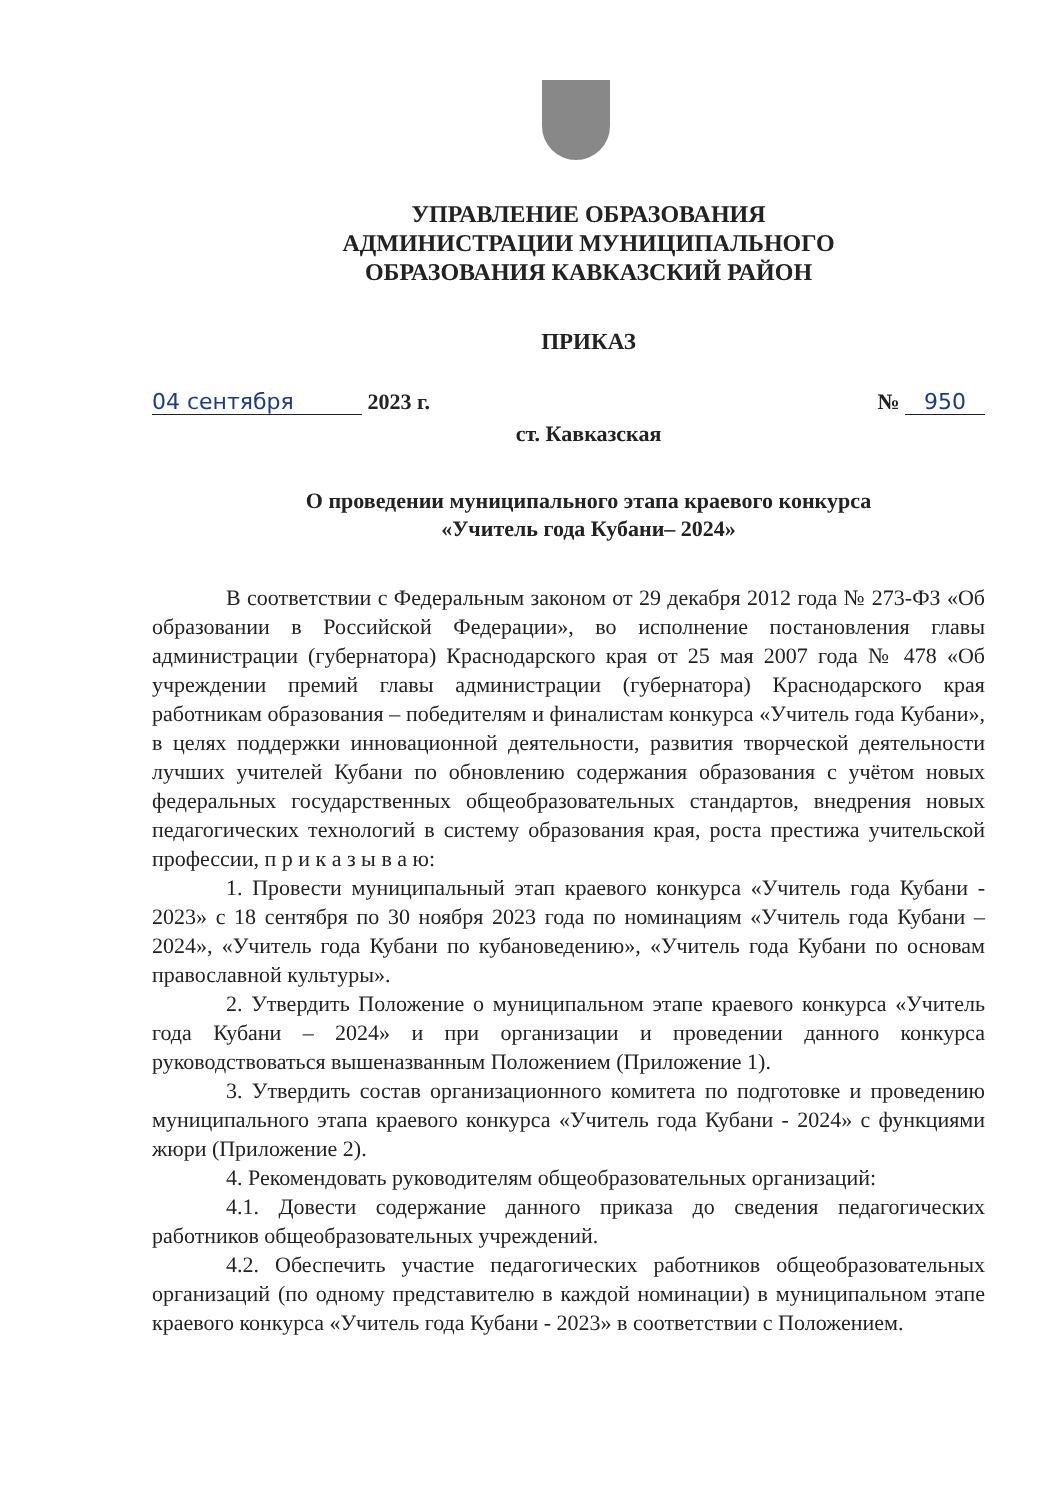УПРАВЛЕНИЕ ОБРАЗОВАНИЯ
АДМИНИСТРАЦИИ МУНИЦИПАЛЬНОГО
ОБРАЗОВАНИЯ КАВКАЗСКИЙ РАЙОН
ПРИКАЗ
04 сентября 2023 г. № 950
ст. Кавказская
О проведении муниципального этапа краевого конкурса
«Учитель года Кубани– 2024»
В соответствии с Федеральным законом от 29 декабря 2012 года № 273-ФЗ «Об образовании в Российской Федерации», во исполнение постановления главы администрации (губернатора) Краснодарского края от 25 мая 2007 года № 478 «Об учреждении премий главы администрации (губернатора) Краснодарского края работникам образования – победителям и финалистам конкурса «Учитель года Кубани», в целях поддержки инновационной деятельности, развития творческой деятельности лучших учителей Кубани по обновлению содержания образования с учётом новых федеральных государственных общеобразовательных стандартов, внедрения новых педагогических технологий в систему образования края, роста престижа учительской профессии, п р и к а з ы в а ю:
1. Провести муниципальный этап краевого конкурса «Учитель года Кубани - 2023» с 18 сентября по 30 ноября 2023 года по номинациям «Учитель года Кубани – 2024», «Учитель года Кубани по кубановедению», «Учитель года Кубани по основам православной культуры».
2. Утвердить Положение о муниципальном этапе краевого конкурса «Учитель года Кубани – 2024» и при организации и проведении данного конкурса руководствоваться вышеназванным Положением (Приложение 1).
3. Утвердить состав организационного комитета по подготовке и проведению муниципального этапа краевого конкурса «Учитель года Кубани - 2024» с функциями жюри (Приложение 2).
4. Рекомендовать руководителям общеобразовательных организаций:
4.1. Довести содержание данного приказа до сведения педагогических работников общеобразовательных учреждений.
4.2. Обеспечить участие педагогических работников общеобразовательных организаций (по одному представителю в каждой номинации) в муниципальном этапе краевого конкурса «Учитель года Кубани - 2023» в соответствии с Положением.